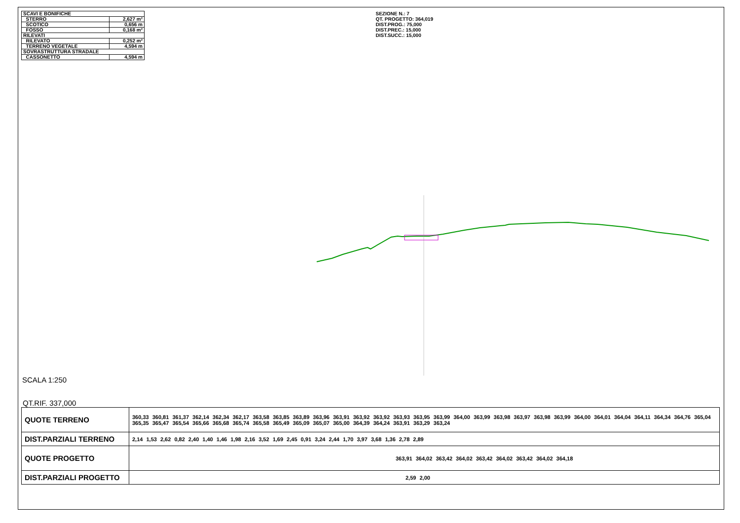| SCAVI E BONIFICHE | |
| STERRO | 2,627 m² |
| SCOTICO | 0,656 m |
| FOSSO | 0,168 m² |
| RILEVATI | |
| RILEVATO | 0,252 m² |
| TERRENO VEGETALE | 4,594 m |
| SOVRASTRUTTURA STRADALE | |
| CASSONETTO | 4,594 m |
SEZIONE N.: 7
QT. PROGETTO: 364,019
DIST.PROG.: 75,000
DIST.PREC.: 15,000
DIST.SUCC.: 15,000
SCALA 1:250
QT.RIF. 337,000
| QUOTE TERRENO | 360,33 360,81 361,37 362,14 362,34 362,17 363,58 363,85 363,89 363,96 363,91 363,92 363,92 363,93 363,95 363,99 364,00 363,99 363,98 363,97 363,98 363,99 364,00 364,01 364,04 364,11 364,34 364,76 365,04 365,35 365,47 365,54 365,66 365,68 365,74 365,58 365,49 365,09 365,07 365,00 364,39 364,24 363,91 363,29 363,24 |
| DIST.PARZIALI TERRENO | 2,14 1,53 2,62 0,82 2,40 1,40 1,46 1,98 2,16 3,52 1,69 2,45 0,91 3,24 2,44 1,70 3,97 3,68 1,36 2,78 2,89 |
| QUOTE PROGETTO | 363,91 364,02 363,42 364,02 363,42 364,02 363,42 364,02 364,18 |
| DIST.PARZIALI PROGETTO | 2,59 2,00 |